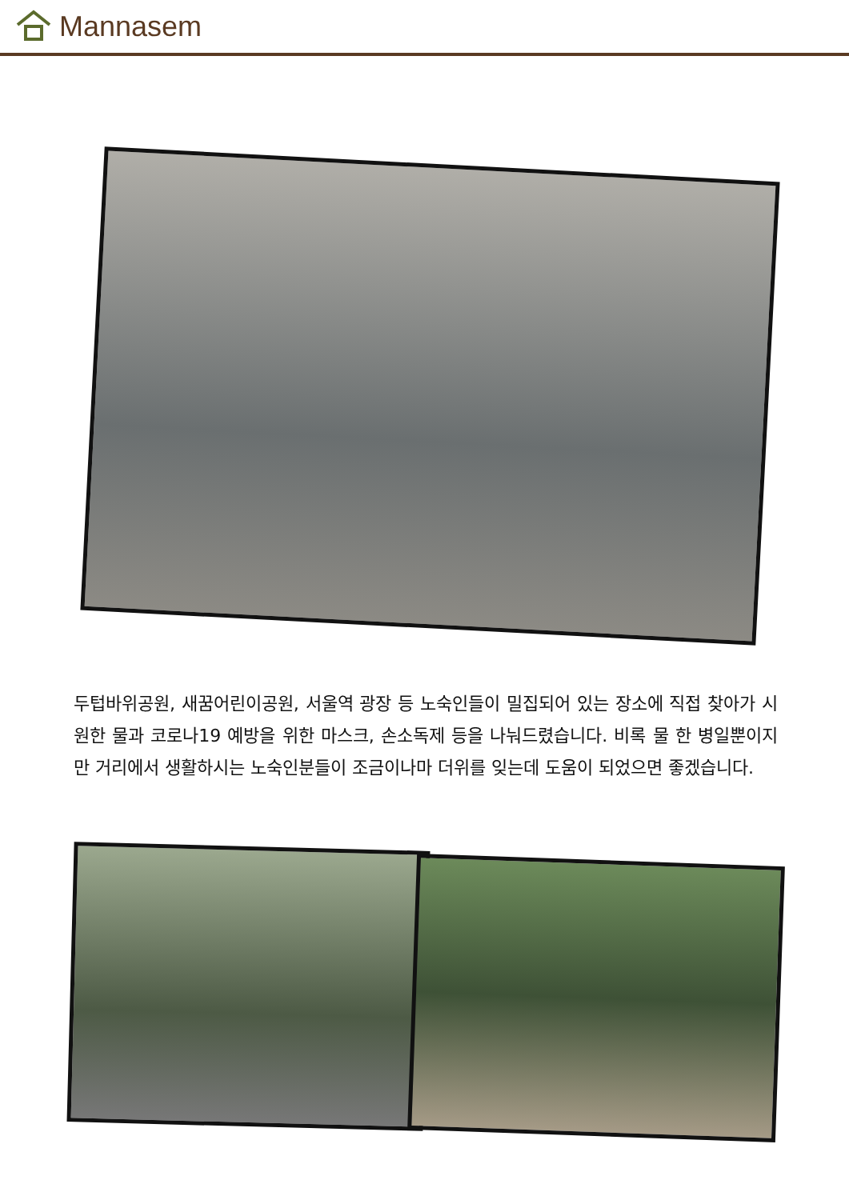Mannasem
두텁바위공원, 새꿈어린이공원, 서울역 광장 등 노숙인들이 밀집되어 있는 장소에 직접 찾아가 시원한 물과 코로나19 예방을 위한 마스크, 손소독제 등을 나눠드렸습니다. 비록 물 한 병일뿐이지만 거리에서 생활하시는 노숙인분들이 조금이나마 더위를 잊는데 도움이 되었으면 좋겠습니다.